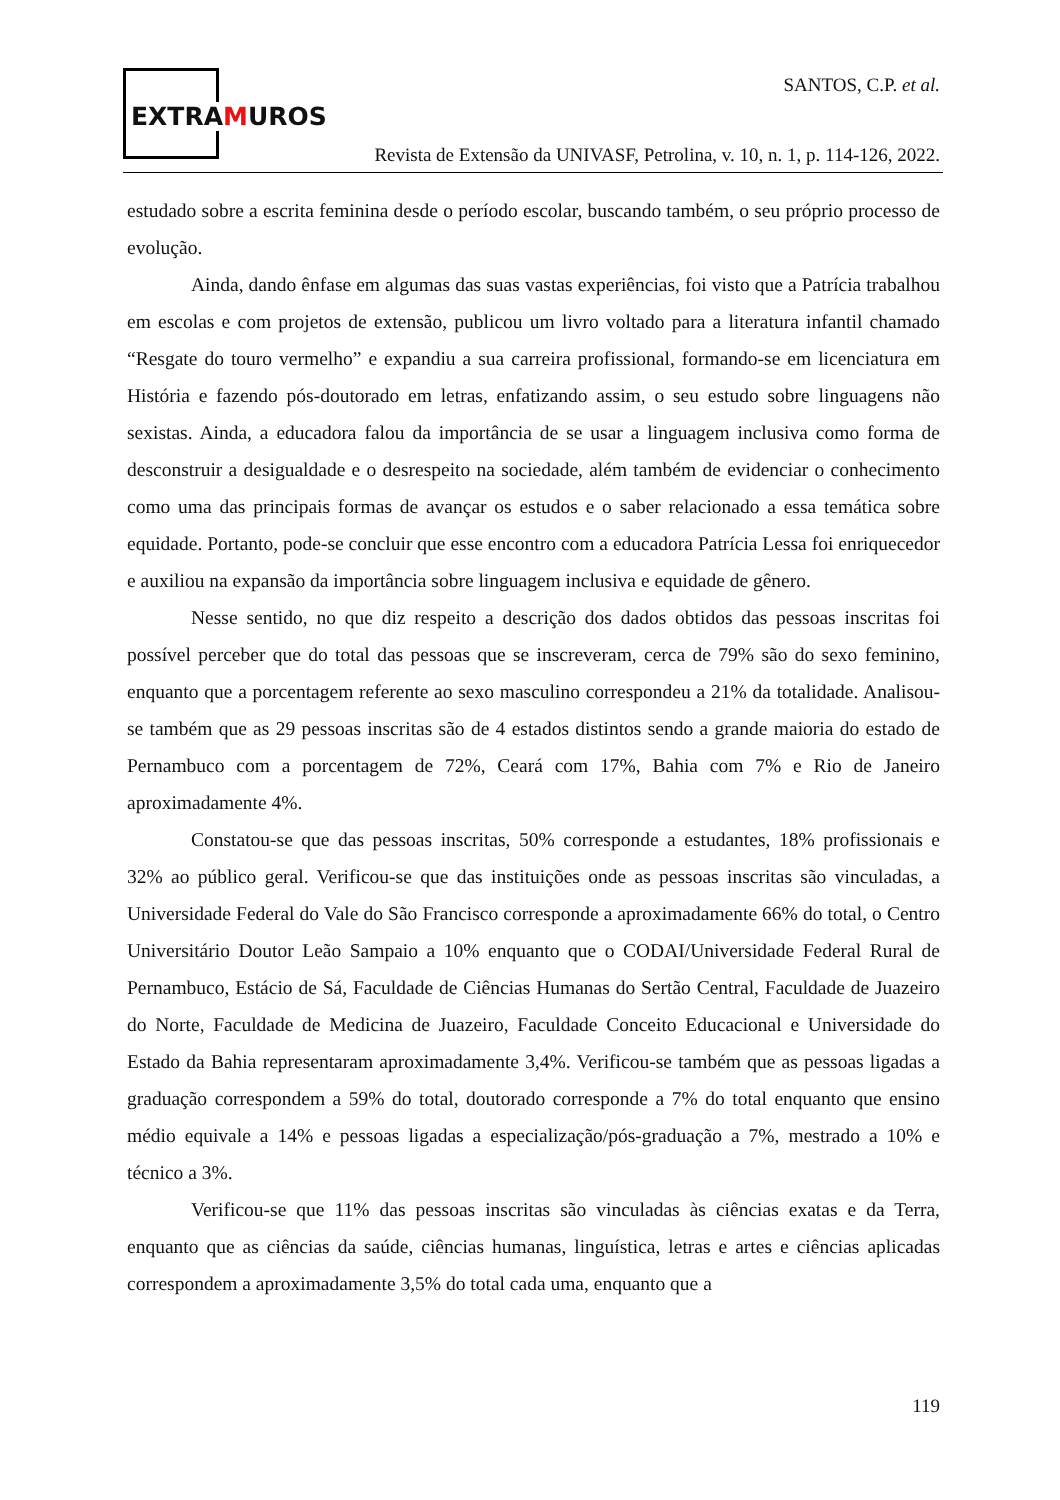EXTRAMUROS
SANTOS, C.P. et al.
Revista de Extensão da UNIVASF, Petrolina, v. 10, n. 1, p. 114-126, 2022.
estudado sobre a escrita feminina desde o período escolar, buscando também, o seu próprio processo de evolução.
Ainda, dando ênfase em algumas das suas vastas experiências, foi visto que a Patrícia trabalhou em escolas e com projetos de extensão, publicou um livro voltado para a literatura infantil chamado “Resgate do touro vermelho” e expandiu a sua carreira profissional, formando-se em licenciatura em História e fazendo pós-doutorado em letras, enfatizando assim, o seu estudo sobre linguagens não sexistas. Ainda, a educadora falou da importância de se usar a linguagem inclusiva como forma de desconstruir a desigualdade e o desrespeito na sociedade, além também de evidenciar o conhecimento como uma das principais formas de avançar os estudos e o saber relacionado a essa temática sobre equidade. Portanto, pode-se concluir que esse encontro com a educadora Patrícia Lessa foi enriquecedor e auxiliou na expansão da importância sobre linguagem inclusiva e equidade de gênero.
Nesse sentido, no que diz respeito a descrição dos dados obtidos das pessoas inscritas foi possível perceber que do total das pessoas que se inscreveram, cerca de 79% são do sexo feminino, enquanto que a porcentagem referente ao sexo masculino correspondeu a 21% da totalidade. Analisou-se também que as 29 pessoas inscritas são de 4 estados distintos sendo a grande maioria do estado de Pernambuco com a porcentagem de 72%, Ceará com 17%, Bahia com 7% e Rio de Janeiro aproximadamente 4%.
Constatou-se que das pessoas inscritas, 50% corresponde a estudantes, 18% profissionais e 32% ao público geral. Verificou-se que das instituições onde as pessoas inscritas são vinculadas, a Universidade Federal do Vale do São Francisco corresponde a aproximadamente 66% do total, o Centro Universitário Doutor Leão Sampaio a 10% enquanto que o CODAI/Universidade Federal Rural de Pernambuco, Estácio de Sá, Faculdade de Ciências Humanas do Sertão Central, Faculdade de Juazeiro do Norte, Faculdade de Medicina de Juazeiro, Faculdade Conceito Educacional e Universidade do Estado da Bahia representaram aproximadamente 3,4%. Verificou-se também que as pessoas ligadas a graduação correspondem a 59% do total, doutorado corresponde a 7% do total enquanto que ensino médio equivale a 14% e pessoas ligadas a especialização/pós-graduação a 7%, mestrado a 10% e técnico a 3%.
Verificou-se que 11% das pessoas inscritas são vinculadas às ciências exatas e da Terra, enquanto que as ciências da saúde, ciências humanas, linguística, letras e artes e ciências aplicadas correspondem a aproximadamente 3,5% do total cada uma, enquanto que a
119